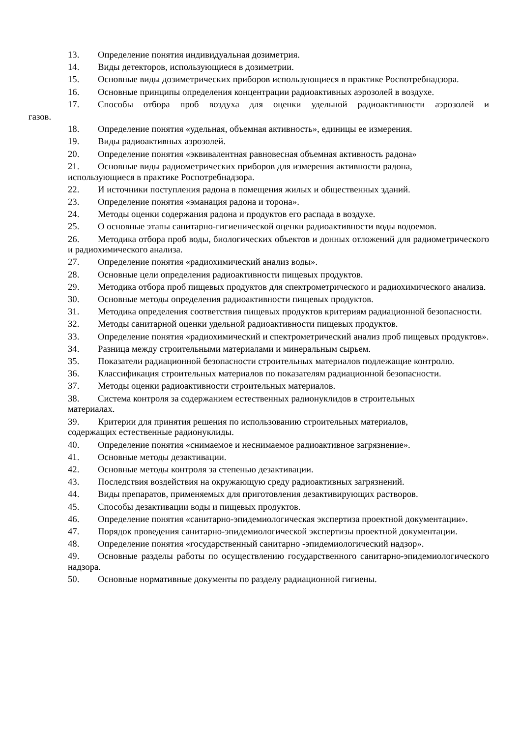13. Определение понятия индивидуальная дозиметрия.
14. Виды детекторов, использующиеся в дозиметрии.
15. Основные виды дозиметрических приборов использующиеся в практике Роспотребнадзора.
16. Основные принципы определения концентрации радиоактивных аэрозолей в воздухе.
17. Способы отбора проб воздуха для оценки удельной радиоактивности аэрозолей и
газов.
18. Определение понятия «удельная, объемная активность», единицы ее измерения.
19. Виды радиоактивных аэрозолей.
20. Определение понятия «эквивалентная равновесная объемная активность радона»
21. Основные виды радиометрических приборов для измерения активности радона,
использующиеся в практике Роспотребнадзора.
22. И источники поступления радона в помещения жилых и общественных зданий.
23. Определение понятия «эманация радона и торона».
24. Методы оценки содержания радона и продуктов его распада в воздухе.
25. О основные этапы санитарно-гигиенической оценки радиоактивности воды водоемов.
26. Методика отбора проб воды, биологических объектов и донных отложений для радиометрического и радиохимического анализа.
27. Определение понятия «радиохимический анализ воды».
28. Основные цели определения радиоактивности пищевых продуктов.
29. Методика отбора проб пищевых продуктов для спектрометрического и радиохимического анализа.
30. Основные методы определения радиоактивности пищевых продуктов.
31. Методика определения соответствия пищевых продуктов критериям радиационной безопасности.
32. Методы санитарной оценки удельной радиоактивности пищевых продуктов.
33. Определение понятия «радиохимический и спектрометрический анализ проб пищевых продуктов».
34. Разница между строительными материалами и минеральным сырьем.
35. Показатели радиационной безопасности строительных материалов подлежащие контролю.
36. Классификация строительных материалов по показателям радиационной безопасности.
37. Методы оценки радиоактивности строительных материалов.
38. Система контроля за содержанием естественных радионуклидов в строительных
материалах.
39. Критерии для принятия решения по использованию строительных материалов,
содержащих естественные радионуклиды.
40. Определение понятия «снимаемое и неснимаемое радиоактивное загрязнение».
41. Основные методы дезактивации.
42. Основные методы контроля за степенью дезактивации.
43. Последствия воздействия на окружающую среду радиоактивных загрязнений.
44. Виды препаратов, применяемых для приготовления дезактивирующих растворов.
45. Способы дезактивации воды и пищевых продуктов.
46. Определение понятия «санитарно-эпидемиологическая экспертиза проектной документации».
47. Порядок проведения санитарно-эпидемиологической экспертизы проектной документации.
48. Определение понятия «государственный санитарно -эпидемиологический надзор».
49. Основные разделы работы по осуществлению государственного санитарно-эпидемиологического надзора.
50. Основные нормативные документы по разделу радиационной гигиены.